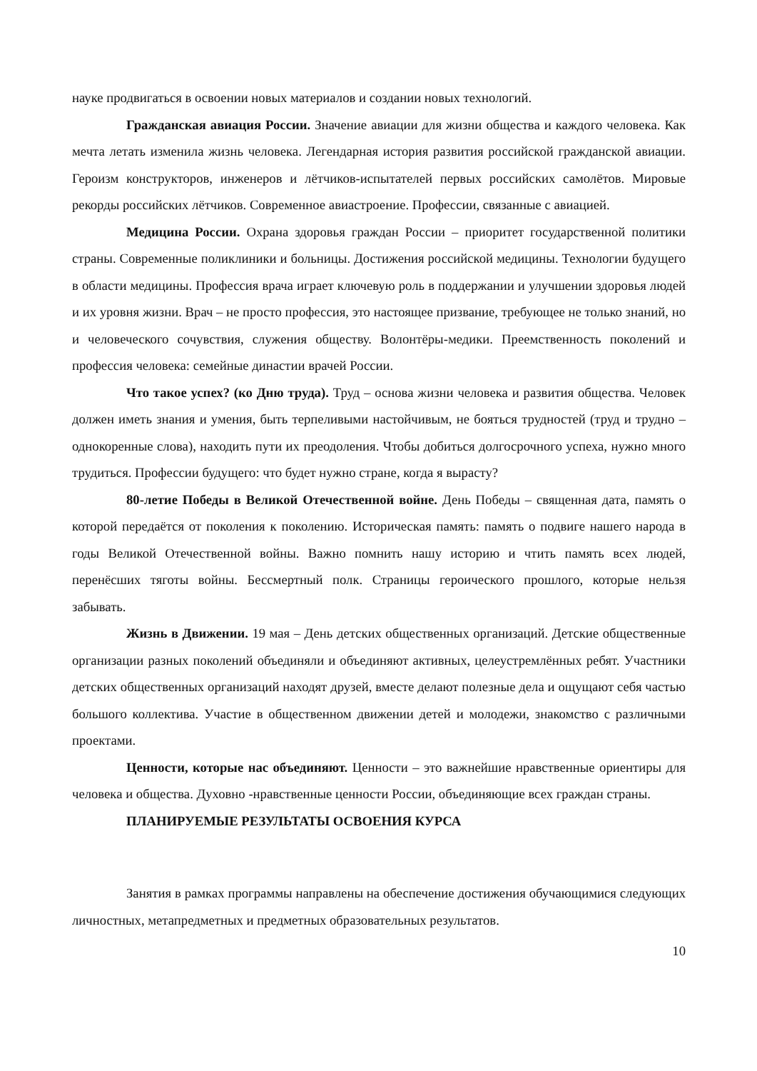науке продвигаться в освоении новых материалов и создании новых технологий.
Гражданская авиация России. Значение авиации для жизни общества и каждого человека. Как мечта летать изменила жизнь человека. Легендарная история развития российской гражданской авиации. Героизм конструкторов, инженеров и лётчиков-испытателей первых российских самолётов. Мировые рекорды российских лётчиков. Современное авиастроение. Профессии, связанные с авиацией.
Медицина России. Охрана здоровья граждан России – приоритет государственной политики страны. Современные поликлиники и больницы. Достижения российской медицины. Технологии будущего в области медицины. Профессия врача играет ключевую роль в поддержании и улучшении здоровья людей и их уровня жизни. Врач – не просто профессия, это настоящее призвание, требующее не только знаний, но и человеческого сочувствия, служения обществу. Волонтёры-медики. Преемственность поколений и профессия человека: семейные династии врачей России.
Что такое успех? (ко Дню труда). Труд – основа жизни человека и развития общества. Человек должен иметь знания и умения, быть терпеливыми настойчивым, не бояться трудностей (труд и трудно – однокоренные слова), находить пути их преодоления. Чтобы добиться долгосрочного успеха, нужно много трудиться. Профессии будущего: что будет нужно стране, когда я вырасту?
80-летие Победы в Великой Отечественной войне. День Победы – священная дата, память о которой передаётся от поколения к поколению. Историческая память: память о подвиге нашего народа в годы Великой Отечественной войны. Важно помнить нашу историю и чтить память всех людей, перенёсших тяготы войны. Бессмертный полк. Страницы героического прошлого, которые нельзя забывать.
Жизнь в Движении. 19 мая – День детских общественных организаций. Детские общественные организации разных поколений объединяли и объединяют активных, целеустремлённых ребят. Участники детских общественных организаций находят друзей, вместе делают полезные дела и ощущают себя частью большого коллектива. Участие в общественном движении детей и молодежи, знакомство с различными проектами.
Ценности, которые нас объединяют. Ценности – это важнейшие нравственные ориентиры для человека и общества. Духовно -нравственные ценности России, объединяющие всех граждан страны.
ПЛАНИРУЕМЫЕ РЕЗУЛЬТАТЫ ОСВОЕНИЯ КУРСА
Занятия в рамках программы направлены на обеспечение достижения обучающимися следующих личностных, метапредметных и предметных образовательных результатов.
10